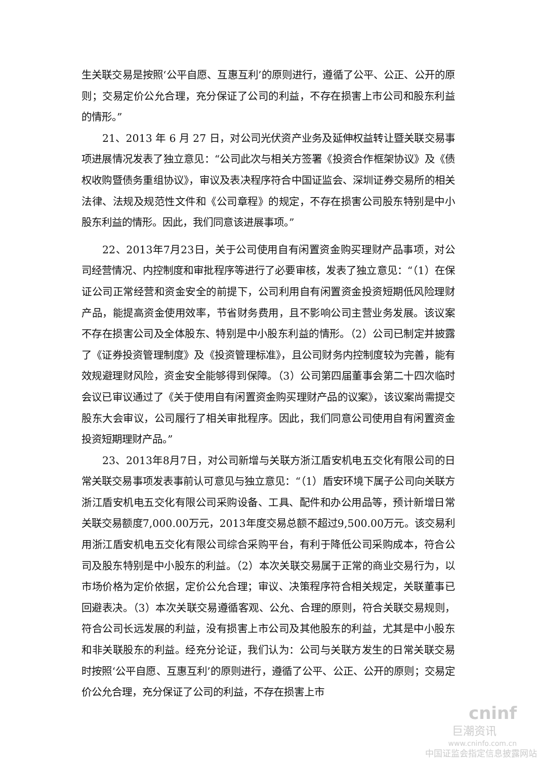生关联交易是按照‘公平自愿、互惠互利’的原则进行，遵循了公平、公正、公开的原则；交易定价公允合理，充分保证了公司的利益，不存在损害上市公司和股东利益的情形。”
21、2013 年 6 月 27 日，对公司光伏资产业务及延伸权益转让暨关联交易事项进展情况发表了独立意见：“公司此次与相关方签署《投资合作框架协议》及《债权收购暨债务重组协议》，审议及表决程序符合中国证监会、深圳证券交易所的相关法律、法规及规范性文件和《公司章程》的规定，不存在损害公司股东特别是中小股东利益的情形。因此，我们同意该进展事项。”
22、2013年7月23日，关于公司使用自有闲置资金购买理财产品事项，对公司经营情况、内控制度和审批程序等进行了必要审核，发表了独立意见：“（1）在保证公司正常经营和资金安全的前提下，公司利用自有闲置资金投资短期低风险理财产品，能提高资金使用效率，节省财务费用，且不影响公司主营业务发展。该议案不存在损害公司及全体股东、特别是中小股东利益的情形。（2）公司已制定并披露了《证券投资管理制度》及《投资管理标准》，且公司财务内控制度较为完善，能有效规避理财风险，资金安全能够得到保障。（3）公司第四届董事会第二十四次临时会议已审议通过了《关于使用自有闲置资金购买理财产品的议案》，该议案尚需提交股东大会审议，公司履行了相关审批程序。因此，我们同意公司使用自有闲置资金投资短期理财产品。”
23、2013年8月7日，对公司新增与关联方浙江盾安机电五交化有限公司的日常关联交易事项发表事前认可意见与独立意见：“（1）盾安环境下属子公司向关联方浙江盾安机电五交化有限公司采购设备、工具、配件和办公用品等，预计新增日常关联交易额度7,000.00万元，2013年度交易总额不超过9,500.00万元。该交易利用浙江盾安机电五交化有限公司综合采购平台，有利于降低公司采购成本，符合公司及股东特别是中小股东的利益。（2）本次关联交易属于正常的商业交易行为，以市场价格为定价依据，定价公允合理；审议、决策程序符合相关规定，关联董事已回避表决。（3）本次关联交易遵循客观、公允、合理的原则，符合关联交易规则，符合公司长远发展的利益，没有损害上市公司及其他股东的利益，尤其是中小股东和非关联股东的利益。经充分论证，我们认为：公司与关联方发生的日常关联交易时按照‘公平自愿、互惠互利’的原则进行，遵循了公平、公正、公开的原则；交易定价公允合理，充分保证了公司的利益，不存在损害上市
cninf
巨潮资讯
www.cninfo.com.cn
中国证监会指定信息披露网站